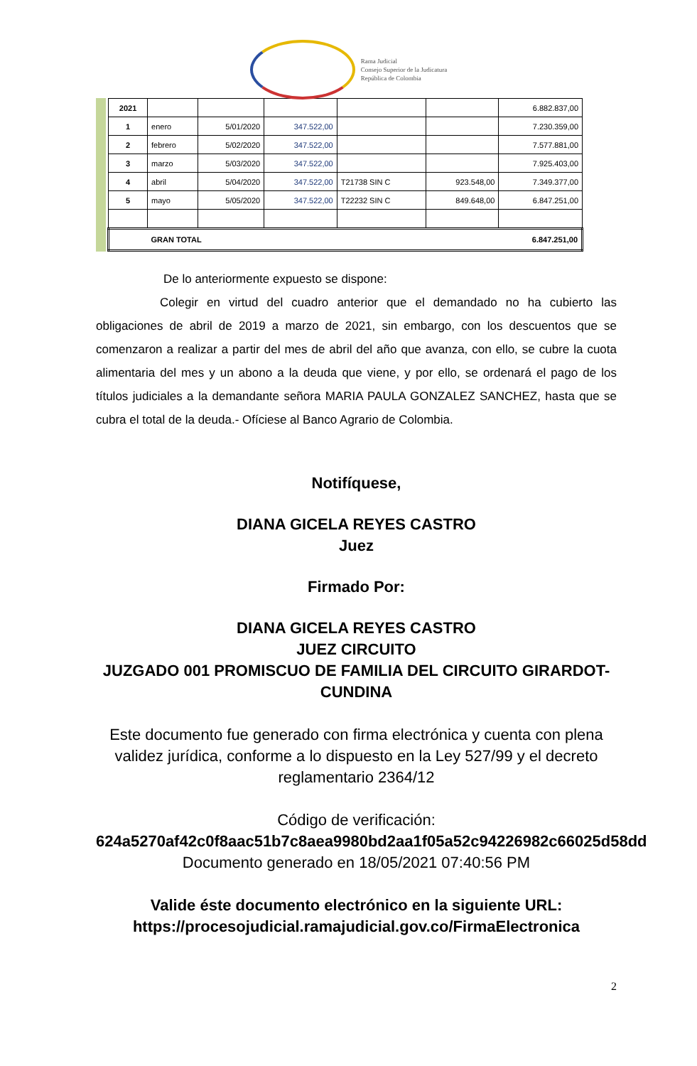Rama Judicial
Consejo Superior de la Judicatura
República de Colombia
| 2021 | | | | | | 6.882.837,00 |
| 1 | enero | 5/01/2020 | 347.522,00 | | | 7.230.359,00 |
| 2 | febrero | 5/02/2020 | 347.522,00 | | | 7.577.881,00 |
| 3 | marzo | 5/03/2020 | 347.522,00 | | | 7.925.403,00 |
| 4 | abril | 5/04/2020 | 347.522,00 | T21738 SIN C | 923.548,00 | 7.349.377,00 |
| 5 | mayo | 5/05/2020 | 347.522,00 | T22232 SIN C | 849.648,00 | 6.847.251,00 |
| | GRAN TOTAL | | | | | 6.847.251,00 |
De lo anteriormente expuesto se dispone:
Colegir en virtud del cuadro anterior que el demandado no ha cubierto las obligaciones de abril de 2019 a marzo de 2021, sin embargo, con los descuentos que se comenzaron a realizar a partir del mes de abril del año que avanza, con ello, se cubre la cuota alimentaria del mes y un abono a la deuda que viene, y por ello, se ordenará el pago de los títulos judiciales a la demandante señora MARIA PAULA GONZALEZ SANCHEZ, hasta que se cubra el total de la deuda.- Ofíciese al Banco Agrario de Colombia.
Notifíquese,
DIANA GICELA REYES CASTRO
Juez
Firmado Por:
DIANA GICELA REYES CASTRO
JUEZ CIRCUITO
JUZGADO 001 PROMISCUO DE FAMILIA DEL CIRCUITO GIRARDOT-CUNDINA
Este documento fue generado con firma electrónica y cuenta con plena validez jurídica, conforme a lo dispuesto en la Ley 527/99 y el decreto reglamentario 2364/12
Código de verificación:
624a5270af42c0f8aac51b7c8aea9980bd2aa1f05a52c94226982c66025d58dd
Documento generado en 18/05/2021 07:40:56 PM
Valide éste documento electrónico en la siguiente URL: https://procesojudicial.ramajudicial.gov.co/FirmaElectronica
2